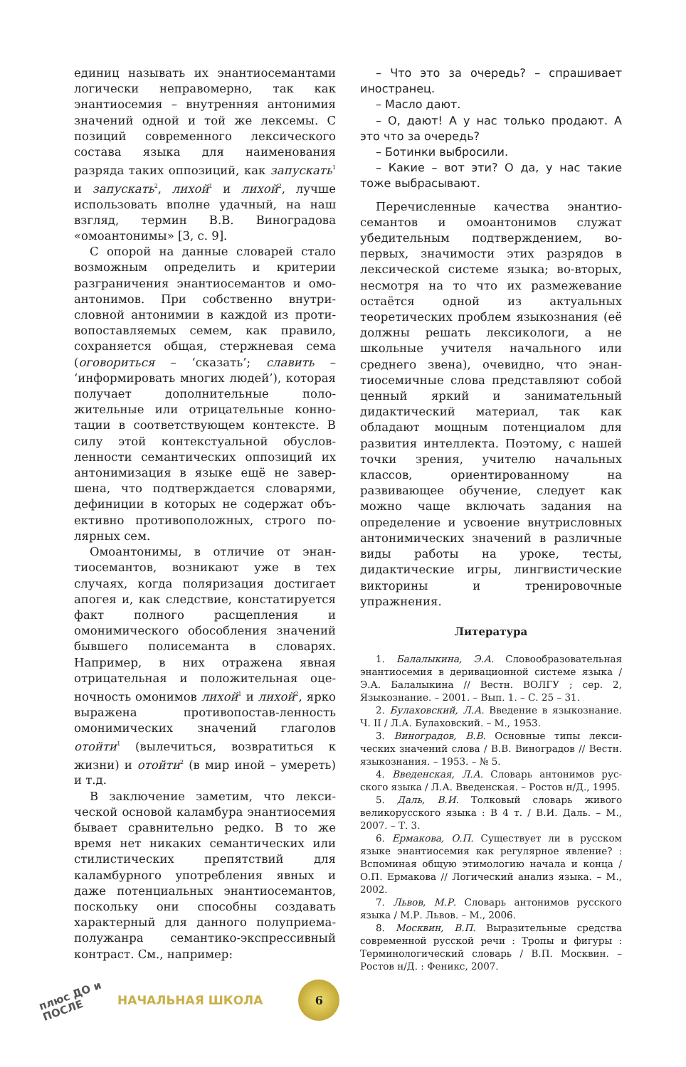единиц называть их энантиосеманта­ми логически неправомерно, так как энантиосемия – внутренняя анто­нимия значений одной и той же лек­семы. С позиций современного лекси­ческого состава языка для наимено­вания разряда таких оппозиций, как запускать<sup>1</sup> и запускать<sup>2</sup>, лихой<sup>1</sup> и лихой<sup>2</sup>, лучше использовать вполне удачный, на наш взгляд, термин В.В. Виноградова «омоантонимы» [3, с. 9].
С опорой на данные словарей стало возможным определить и критерии разграничения энантиосемантов и омо­антонимов. При собственно внутри­словной антонимии в каждой из проти­вопоставляемых семем, как правило, сохраняется общая, стержневая сема (оговориться – ‘сказать’; славить – ‘информировать многих людей’), ко­торая получает дополнительные поло­жительные или отрицательные конно­тации в соответствующем контексте. В силу этой контекстуальной обуслов­ленности семантических оппозиций их антонимизация в языке ещё не завер­шена, что подтверждается словарями, дефиниции в которых не содержат объ­ективно противоположных, строго по­лярных сем.
Омоантонимы, в отличие от энан­тиосемантов, возникают уже в тех случаях, когда поляризация достига­ет апогея и, как следствие, констати­руется факт полного расщепления и омонимического обособления значе­ний бывшего полисеманта в слова­рях. Например, в них отражена явная отрицательная и положительная оце­ночность омонимов лихой<sup>1</sup> и лихой<sup>2</sup>, ярко выражена противопостав-лен­ность омонимических значений гла­голов отойти<sup>1</sup> (вылечиться, возвра­титься к жизни) и отойти<sup>2</sup> (в мир иной – умереть) и т.д.
В заключение заметим, что лекси­ческой основой каламбура энантио­семия бывает сравнительно редко. В то же время нет никаких семанти­ческих или стилистических препят­ствий для каламбурного употребле­ния явных и даже потенциальных энантиосемантов, поскольку они способны создавать характерный для данного полуприема-полужанра семантико-экспрессивный конт­раст. См., например:
– Что это за очередь? – спрашивает иностранец.
– Масло дают.
– О, дают! А у нас только продают. А это что за очередь?
– Ботинки выбросили.
– Какие – вот эти? О да, у нас такие тоже выбрасывают.
Перечисленные качества энантио­семантов и омоантонимов служат убедительным подтверждением, во-первых, значимости этих разрядов в лексической системе языка; во-вто­рых, несмотря на то что их размеже­вание остаётся одной из актуальных теоретических проблем языкознания (её должны решать лексикологи, а не школьные учителя начального или среднего звена), очевидно, что энан­тиосемичные слова представляют со­бой ценный яркий и занимательный дидактический материал, так как обладают мощным потенциалом для развития интеллекта. Поэтому, с на­шей точки зрения, учителю началь­ных классов, ориентированному на развивающее обучение, следует как можно чаще включать задания на определение и усвоение внутрислов­ных антонимических значений в раз­личные виды работы на уроке, тесты, дидактические игры, лингвистиче­ские викторины и тренировочные упражнения.
Литература
1. Балалыкина, Э.А. Словообразовательная энантиосемия в деривационной системе языка / Э.А. Балалыкина // Вестн. ВОЛГУ ; сер. 2, Языкознание. – 2001. – Вып. 1. – С. 25 – 31.
2. Булаховский, Л.А. Введение в языкозна­ние. Ч. II / Л.А. Булаховский. – М., 1953.
3. Виноградов, В.В. Основные типы лекси­ческих значений слова / В.В. Виноградов // Вестн. языкознания. – 1953. – № 5.
4. Введенская, Л.А. Словарь антонимов рус­ского языка / Л.А. Введенская. – Ростов н/Д., 1995.
5. Даль, В.И. Толковый словарь живого великорусского языка : В 4 т. / В.И. Даль. – М., 2007. – Т. 3.
6. Ермакова, О.П. Существует ли в русском языке энантиосемия как регулярное явление? : Вспоминая общую этимологию начала и конца / О.П. Ермакова // Логический анализ язы­ка. – М., 2002.
7. Львов, М.Р. Словарь антонимов русского языка / М.Р. Львов. – М., 2006.
8. Москвин, В.П. Выразительные средства современной русской речи : Тропы и фигуры : Терминологический словарь / В.П. Москвин. – Ростов н/Д. : Феникс, 2007.
плюс ДО и ПОСЛЕ
НАЧАЛЬНАЯ ШКОЛА
6